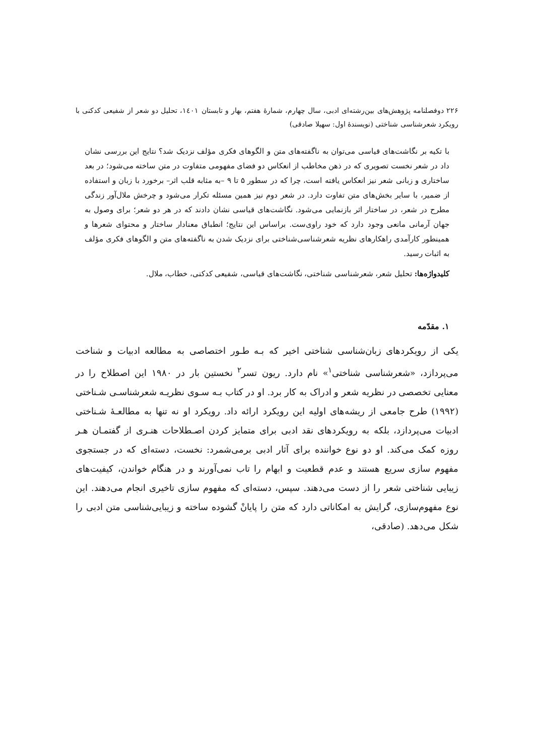۲۲۶ دوفصلنامه پژوهش‌های بین‌رشته‌ای ادبی، سال چهارم، شمارهٔ هفتم، بهار و تابستان ۱٤۰۱، تحلیل دو شعر از شفیعی کدکنی با رویکرد شعرشناسی شناختی (نویسندهٔ اول: سهیلا صادقی)
با تکیه بر نگاشت‌های قیاسی می‌توان به ناگفته‌های متن و الگوهای فکری مؤلف نزدیک شد؟ نتایج این بررسی نشان داد در شعر نخست تصویری که در ذهن مخاطب از انعکاس دو فضای مفهومی متفاوت در متن ساخته می‌شود؛ در بعد ساختاری و زبانی شعر نیز انعکاس یافته است، چرا که در سطور ۵ تا ۹ –به مثابه قلب اثر– برخورد با زبان و استفاده از ضمیر، با سایر بخش‌های متن تفاوت دارد. در شعر دوم نیز همین مسئله تکرار می‌شود و چرخش ملال‌آور زندگی مطرح در شعر، در ساختار اثر بازنمایی می‌شود. نگاشت‌های قیاسی نشان دادند که در هر دو شعر؛ برای وصول به جهان آرمانی مانعی وجود دارد که خود راوی‌ست. براساس این نتایج؛ انطباق معنادار ساختار و محتوای شعرها و همینطور کارآمدی راهکارهای نظریه شعرشناسی‌شناختی برای نزدیک شدن به ناگفته‌های متن و الگوهای فکری مؤلف به اثبات رسید.
کلیدواژه‌ها: تحلیل شعر، شعرشناسی شناختی، نگاشت‌های قیاسی، شفیعی کدکنی، خطاب، ملال.
۱. مقدّمه
یکی از رویکردهای زبان‌شناسی شناختی اخیر که بـه طـور اختصاصی به مطالعه ادبیات و شناخت می‌پردازد، «شعرشناسی شناختی<sup>۱</sup>» نام دارد. ریون تسر<sup>۲</sup> نخستین بار در ۱۹۸۰ این اصطلاح را در معنایی تخصصی در نظریه شعر و ادراک به کار برد. او در کتاب بـه سـوی نظریـه شعرشناسـی شـناختی (۱۹۹۲) طرح جامعی از ریشه‌های اولیه این رویکرد ارائه داد. رویکرد او نه تنها به مطالعـهٔ شـناختی ادبیات می‌پردازد، بلکه به رویکردهای نقد ادبی برای متمایز کردن اصـطلاحات هنـری از گفتمـان هـر روزه کمک می‌کند. او دو نوع خواننده برای آثار ادبی برمی‌شمرد: نخست، دسته‌ای که در جستجوی مفهوم سازی سریع هستند و عدم قطعیت و ابهام را تاب نمی‌آورند و در هنگام خواندن، کیفیت‌های زیبایی شناختی شعر را از دست می‌دهند. سپس، دسته‌ای که مفهوم سازی تاخیری انجام می‌دهند. این نوع مفهوم‌سازی، گرایش به امکاناتی دارد که متن را پایانْ گشوده ساخته و زیبایی‌شناسی متن ادبی را شکل می‌دهد. (صادقی،